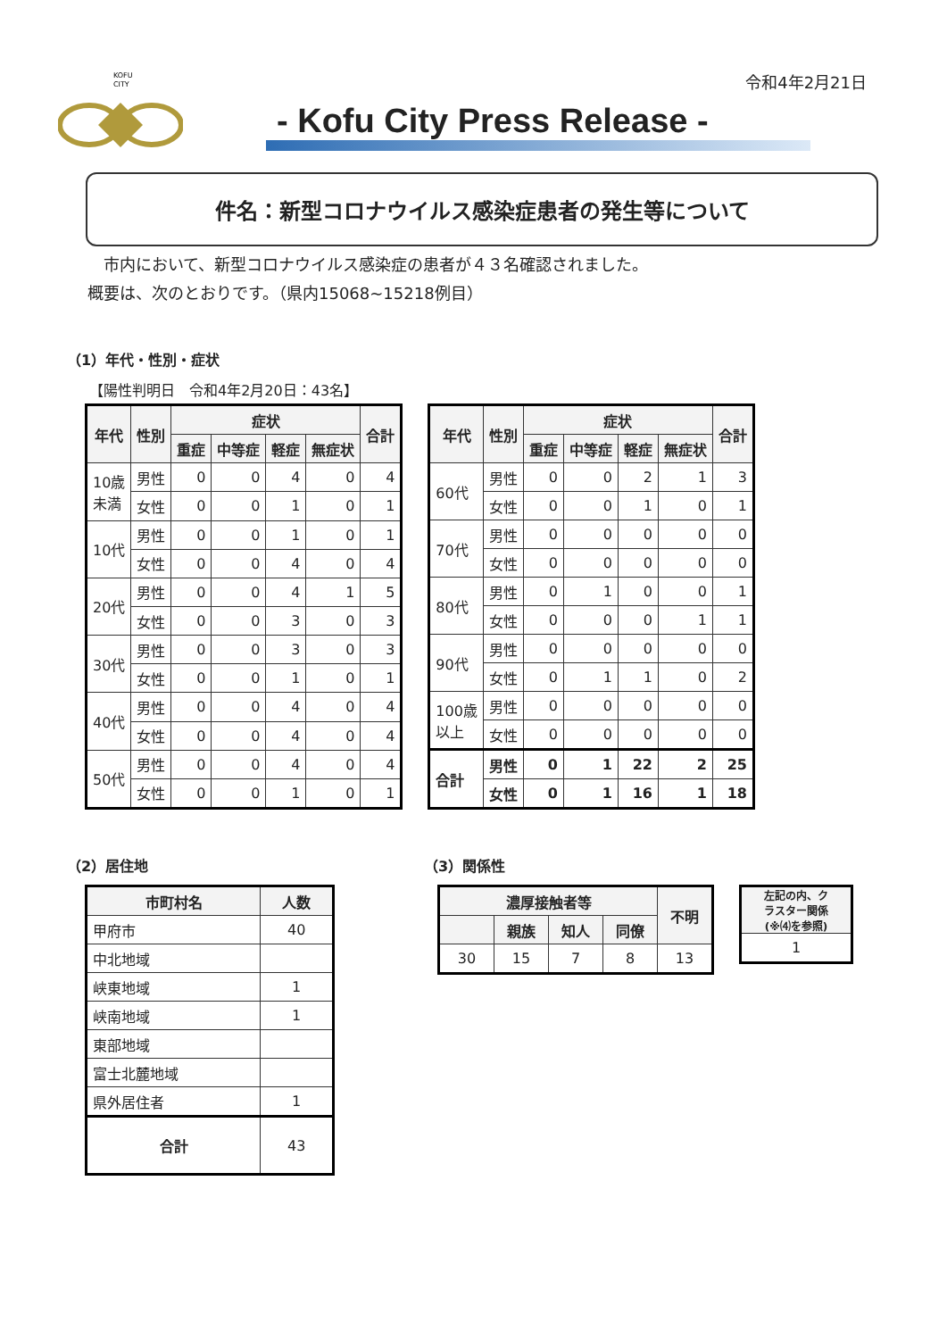KOFU
CITY
令和4年2月21日
- Kofu City Press Release -
件名：新型コロナウイルス感染症患者の発生等について
　市内において、新型コロナウイルス感染症の患者が４３名確認されました。
概要は、次のとおりです。（県内15068~15218例目）
（1）年代・性別・症状
【陽性判明日　令和4年2月20日：43名】
| 年代 | 性別 | 症状 | | | | 合計 |
| --- | --- | --- | --- | --- | --- | --- |
| | | 重症 | 中等症 | 軽症 | 無症状 | |
| 10歳 未満 | 男性 | 0 | 0 | 4 | 0 | 4 |
| | 女性 | 0 | 0 | 1 | 0 | 1 |
| 10代 | 男性 | 0 | 0 | 1 | 0 | 1 |
| | 女性 | 0 | 0 | 4 | 0 | 4 |
| 20代 | 男性 | 0 | 0 | 4 | 1 | 5 |
| | 女性 | 0 | 0 | 3 | 0 | 3 |
| 30代 | 男性 | 0 | 0 | 3 | 0 | 3 |
| | 女性 | 0 | 0 | 1 | 0 | 1 |
| 40代 | 男性 | 0 | 0 | 4 | 0 | 4 |
| | 女性 | 0 | 0 | 4 | 0 | 4 |
| 50代 | 男性 | 0 | 0 | 4 | 0 | 4 |
| | 女性 | 0 | 0 | 1 | 0 | 1 |
| 年代 | 性別 | 症状 | | | | 合計 |
| --- | --- | --- | --- | --- | --- | --- |
| | | 重症 | 中等症 | 軽症 | 無症状 | |
| 60代 | 男性 | 0 | 0 | 2 | 1 | 3 |
| | 女性 | 0 | 0 | 1 | 0 | 1 |
| 70代 | 男性 | 0 | 0 | 0 | 0 | 0 |
| | 女性 | 0 | 0 | 0 | 0 | 0 |
| 80代 | 男性 | 0 | 1 | 0 | 0 | 1 |
| | 女性 | 0 | 0 | 0 | 1 | 1 |
| 90代 | 男性 | 0 | 0 | 0 | 0 | 0 |
| | 女性 | 0 | 1 | 1 | 0 | 2 |
| 100歳 以上 | 男性 | 0 | 0 | 0 | 0 | 0 |
| | 女性 | 0 | 0 | 0 | 0 | 0 |
| 合計 | 男性 | 0 | 1 | 22 | 2 | 25 |
| | 女性 | 0 | 1 | 16 | 1 | 18 |
（2）居住地
| 市町村名 | 人数 |
| --- | --- |
| 甲府市 | 40 |
| 中北地域 | |
| 峡東地域 | 1 |
| 峡南地域 | 1 |
| 東部地域 | |
| 富士北麓地域 | |
| 県外居住者 | 1 |
| 合計 | 43 |
（3）関係性
| 濃厚接触者等 | | | | 不明 |
| --- | --- | --- | --- | --- |
| | 親族 | 知人 | 同僚 | |
| 30 | 15 | 7 | 8 | 13 |
| 左記の内、ク ラスター関係 (※⑷を参照) |
| --- |
| 1 |